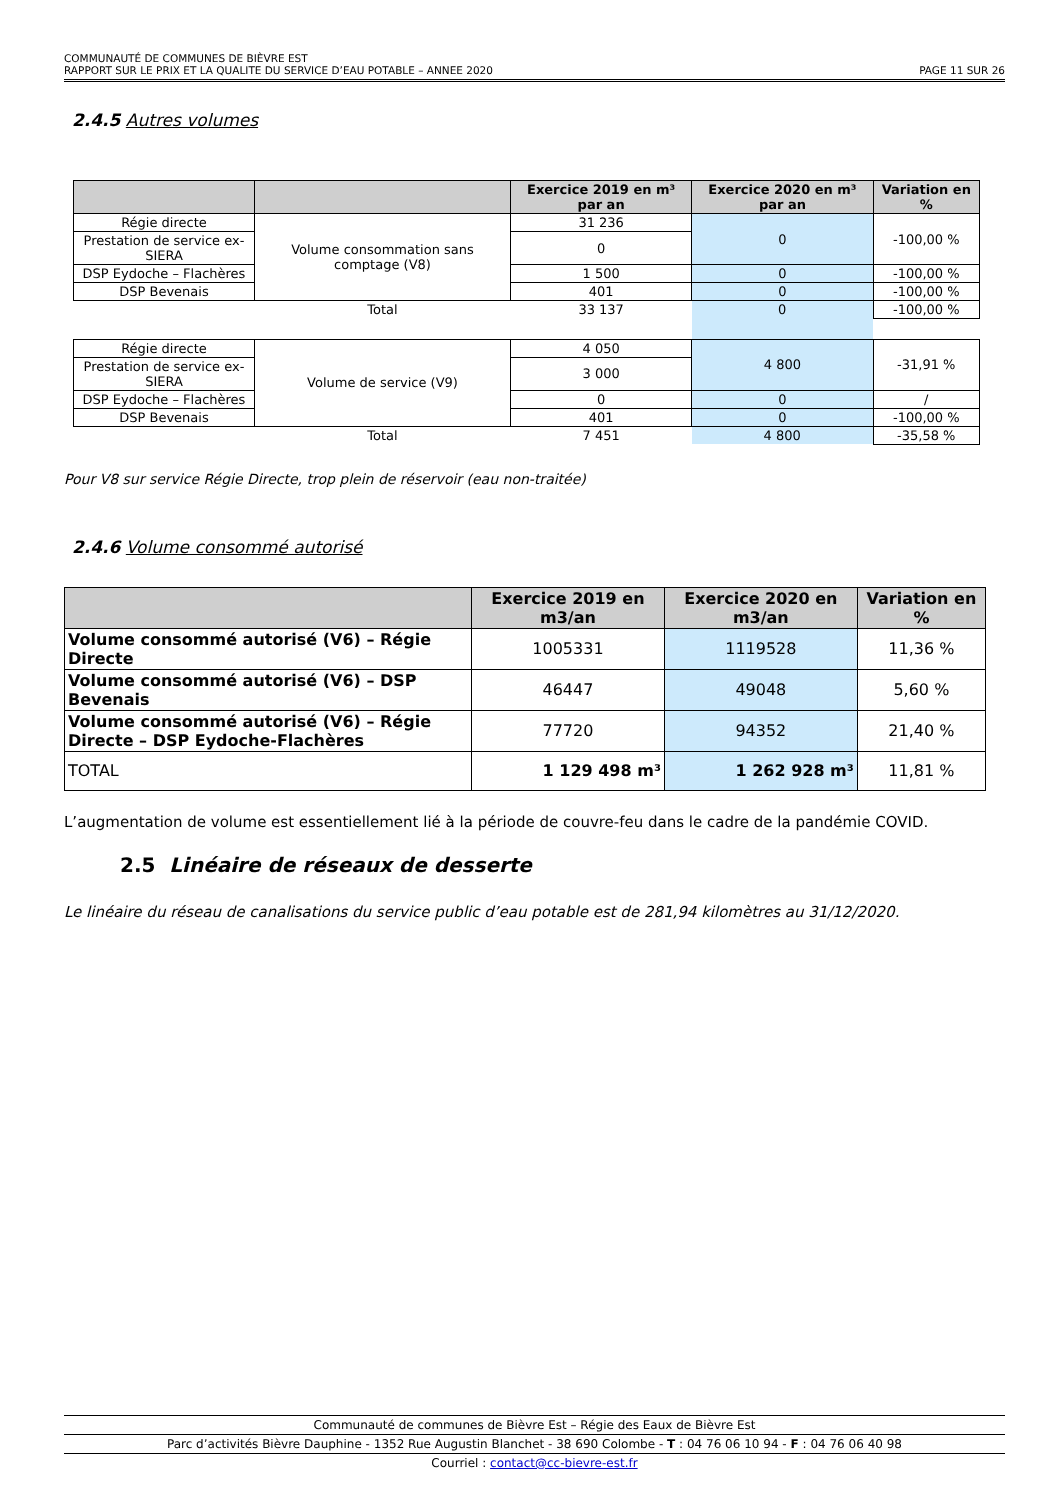COMMUNAUTÉ DE COMMUNES DE BIÈVRE EST
RAPPORT SUR LE PRIX ET LA QUALITE DU SERVICE D’EAU POTABLE – ANNEE 2020 PAGE 11 SUR 26
2.4.5 Autres volumes
| | | Exercice 2019 en m³ par an | Exercice 2020 en m³ par an | Variation en % |
| --- | --- | --- | --- | --- |
| Régie directe | Volume consommation sans comptage (V8) | 31 236 | 0 | -100,00 % |
| Prestation de service ex-SIERA | | 0 | | |
| DSP Eydoche – Flachères | | 1 500 | 0 | -100,00 % |
| DSP Bevenais | | 401 | 0 | -100,00 % |
| | Total | 33 137 | 0 | -100,00 % |
| Régie directe | Volume de service (V9) | 4 050 | 4 800 | -31,91 % |
| Prestation de service ex-SIERA | | 3 000 | | |
| DSP Eydoche – Flachères | | 0 | 0 | / |
| DSP Bevenais | | 401 | 0 | -100,00 % |
| | Total | 7 451 | 4 800 | -35,58 % |
Pour V8 sur service Régie Directe, trop plein de réservoir (eau non-traitée)
2.4.6 Volume consommé autorisé
| | Exercice 2019 en m3/an | Exercice 2020 en m3/an | Variation en % |
| --- | --- | --- | --- |
| Volume consommé autorisé (V6) – Régie Directe | 1005331 | 1119528 | 11,36 % |
| Volume consommé autorisé (V6) – DSP Bevenais | 46447 | 49048 | 5,60 % |
| Volume consommé autorisé (V6) – Régie Directe – DSP Eydoche-Flachères | 77720 | 94352 | 21,40 % |
| TOTAL | 1 129 498 m³ | 1 262 928 m³ | 11,81 % |
L’augmentation de volume est essentiellement lié à la période de couvre-feu dans le cadre de la pandémie COVID.
2.5 Linéaire de réseaux de desserte
Le linéaire du réseau de canalisations du service public d’eau potable est de 281,94 kilomètres au 31/12/2020.
Communauté de communes de Bièvre Est – Régie des Eaux de Bièvre Est
Parc d’activités Bièvre Dauphine - 1352 Rue Augustin Blanchet - 38 690 Colombe - T : 04 76 06 10 94 - F : 04 76 06 40 98
Courriel : contact@cc-bievre-est.fr